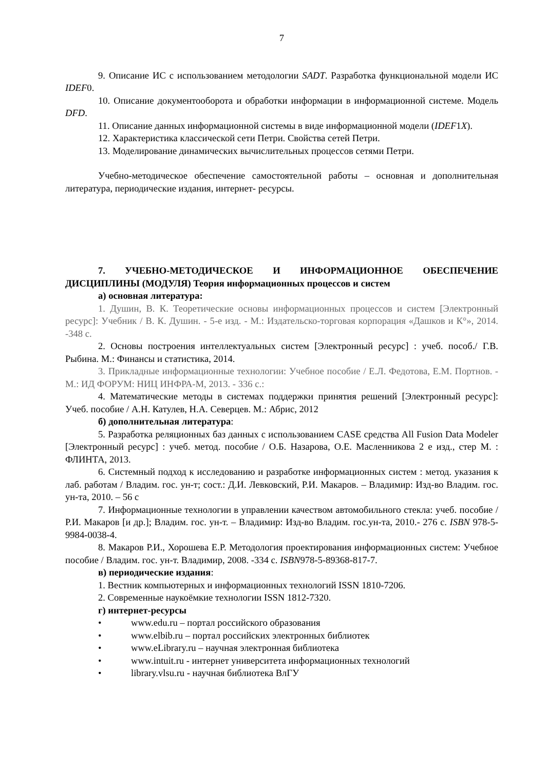7
9. Описание ИС с использованием методологии SADT. Разработка функциональной модели ИС IDEF0.
10. Описание документооборота и обработки информации в информационной системе. Модель DFD.
11. Описание данных информационной системы в виде информационной модели (IDEF1X).
12. Характеристика классической сети Петри. Свойства сетей Петри.
13. Моделирование динамических вычислительных процессов сетями Петри.
Учебно-методическое обеспечение самостоятельной работы – основная и дополнительная литература, периодические издания, интернет- ресурсы.
7. УЧЕБНО-МЕТОДИЧЕСКОЕ И ИНФОРМАЦИОННОЕ ОБЕСПЕЧЕНИЕ ДИСЦИПЛИНЫ (МОДУЛЯ) Теория информационных процессов и систем
а) основная литература:
1. Душин, В. К. Теоретические основы информационных процессов и систем [Электронный ресурс]: Учебник / В. К. Душин. - 5-е изд. - М.: Издательско-торговая корпорация «Дашков и К°», 2014. -348 с.
2. Основы построения интеллектуальных систем [Электронный ресурс] : учеб. пособ./ Г.В. Рыбина. М.: Финансы и статистика, 2014.
3. Прикладные информационные технологии: Учебное пособие / Е.Л. Федотова, Е.М. Портнов. - М.: ИД ФОРУМ: НИЦ ИНФРА-М, 2013. - 336 с.:
4. Математические методы в системах поддержки принятия решений [Электронный ресурс]: Учеб. пособие / А.Н. Катулев, Н.А. Северцев. М.: Абрис, 2012
б) дополнительная литература:
5. Разработка реляционных баз данных с использованием CASE средства All Fusion Data Modeler [Электронный ресурс] : учеб. метод. пособие / О.Б. Назарова, О.Е. Масленникова 2 е изд., стер М. : ФЛИНТА, 2013.
6. Системный подход к исследованию и разработке информационных систем : метод. указания к лаб. работам / Владим. гос. ун-т; сост.: Д.И. Левковский, Р.И. Макаров. – Владимир: Изд-во Владим. гос. ун-та, 2010. – 56 с
7. Информационные технологии в управлении качеством автомобильного стекла: учеб. пособие / Р.И. Макаров [и др.]; Владим. гос. ун-т. – Владимир: Изд-во Владим. гос.ун-та, 2010.- 276 с. ISBN 978-5-9984-0038-4.
8. Макаров Р.И., Хорошева Е.Р. Методология проектирования информационных систем: Учебное пособие / Владим. гос. ун-т. Владимир, 2008. -334 с. ISBN978-5-89368-817-7.
в) периодические издания:
1. Вестник компьютерных и информационных технологий ISSN 1810-7206.
2. Современные наукоёмкие технологии ISSN 1812-7320.
г) интернет-ресурсы
• www.edu.ru – портал российского образования
• www.elbib.ru – портал российских электронных библиотек
• www.eLibrary.ru – научная электронная библиотека
• www.intuit.ru - интернет университета информационных технологий
• library.vlsu.ru - научная библиотека ВлГУ